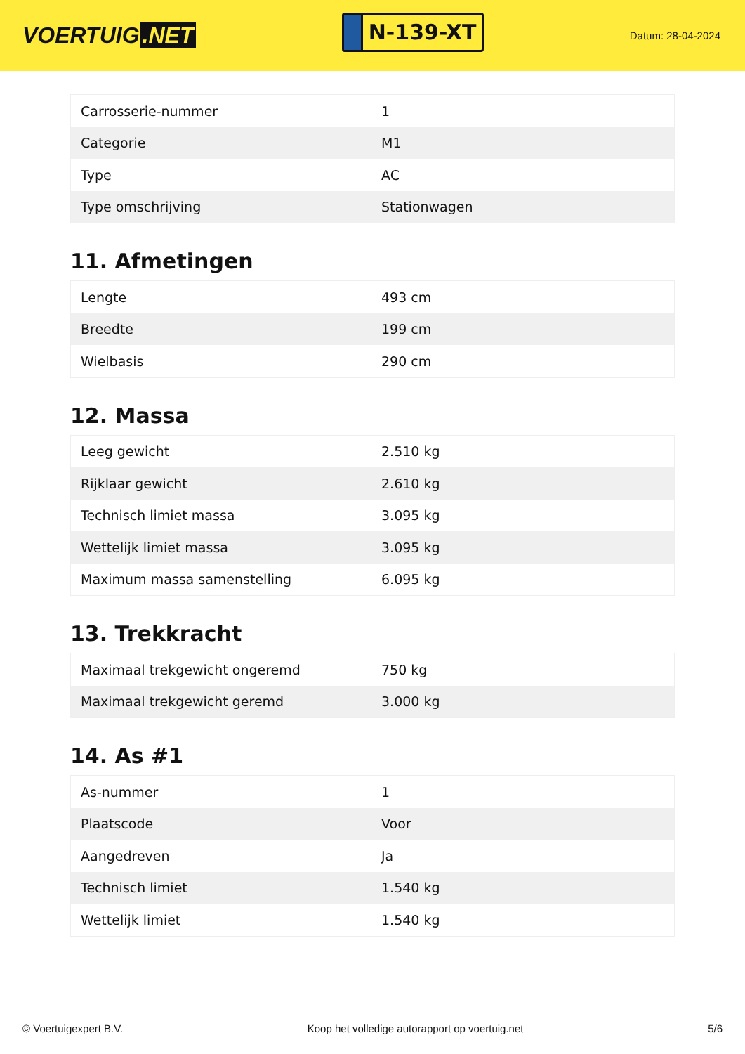VOERTUIG.NET
N-139-XT
Datum: 28-04-2024
| Carrosserie-nummer | 1 |
| Categorie | M1 |
| Type | AC |
| Type omschrijving | Stationwagen |
11. Afmetingen
| Lengte | 493 cm |
| Breedte | 199 cm |
| Wielbasis | 290 cm |
12. Massa
| Leeg gewicht | 2.510 kg |
| Rijklaar gewicht | 2.610 kg |
| Technisch limiet massa | 3.095 kg |
| Wettelijk limiet massa | 3.095 kg |
| Maximum massa samenstelling | 6.095 kg |
13. Trekkracht
| Maximaal trekgewicht ongeremd | 750 kg |
| Maximaal trekgewicht geremd | 3.000 kg |
14. As #1
| As-nummer | 1 |
| Plaatscode | Voor |
| Aangedreven | Ja |
| Technisch limiet | 1.540 kg |
| Wettelijk limiet | 1.540 kg |
© Voertuigexpert B.V. Koop het volledige autorapport op voertuig.net 5/6